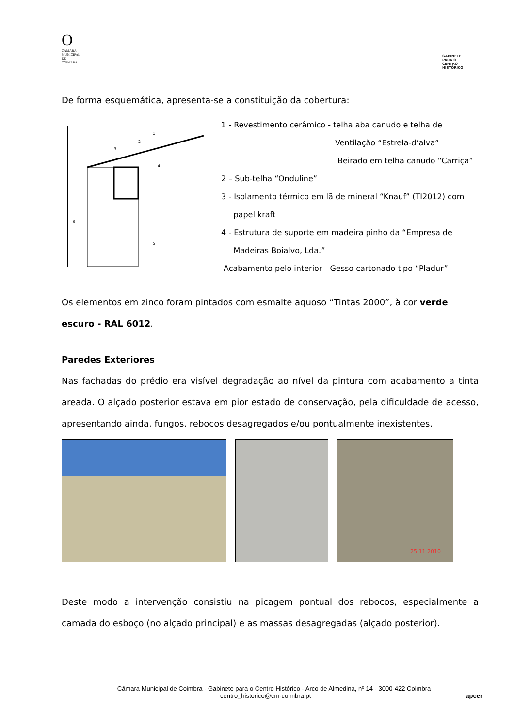O
CÂMARA MUNICIPAL DE COIMBRA
GABINETE PARA O CENTRO HISTÓRICO
De forma esquemática, apresenta-se a constituição da cobertura:
1
2
3
4
5
6
1 - Revestimento cerâmico - telha aba canudo e telha de
Ventilação “Estrela-d’alva”
Beirado em telha canudo “Carriça”
2 – Sub-telha “Onduline”
3 - Isolamento térmico em lã de mineral “Knauf” (TI2012) com
papel kraft
4 - Estrutura de suporte em madeira pinho da “Empresa de
Madeiras Boialvo, Lda.”
Acabamento pelo interior - Gesso cartonado tipo “Pladur”
Os elementos em zinco foram pintados com esmalte aquoso “Tintas 2000”, à cor verde escuro - RAL 6012.
Paredes Exteriores
Nas fachadas do prédio era visível degradação ao nível da pintura com acabamento a tinta areada. O alçado posterior estava em pior estado de conservação, pela dificuldade de acesso, apresentando ainda, fungos, rebocos desagregados e/ou pontualmente inexistentes.
25 11 2010
Deste modo a intervenção consistiu na picagem pontual dos rebocos, especialmente a camada do esboço (no alçado principal) e as massas desagregadas (alçado posterior).
Câmara Municipal de Coimbra - Gabinete para o Centro Histórico - Arco de Almedina, nº 14 - 3000-422 Coimbra
centro_historico@cm-coimbra.pt apcer